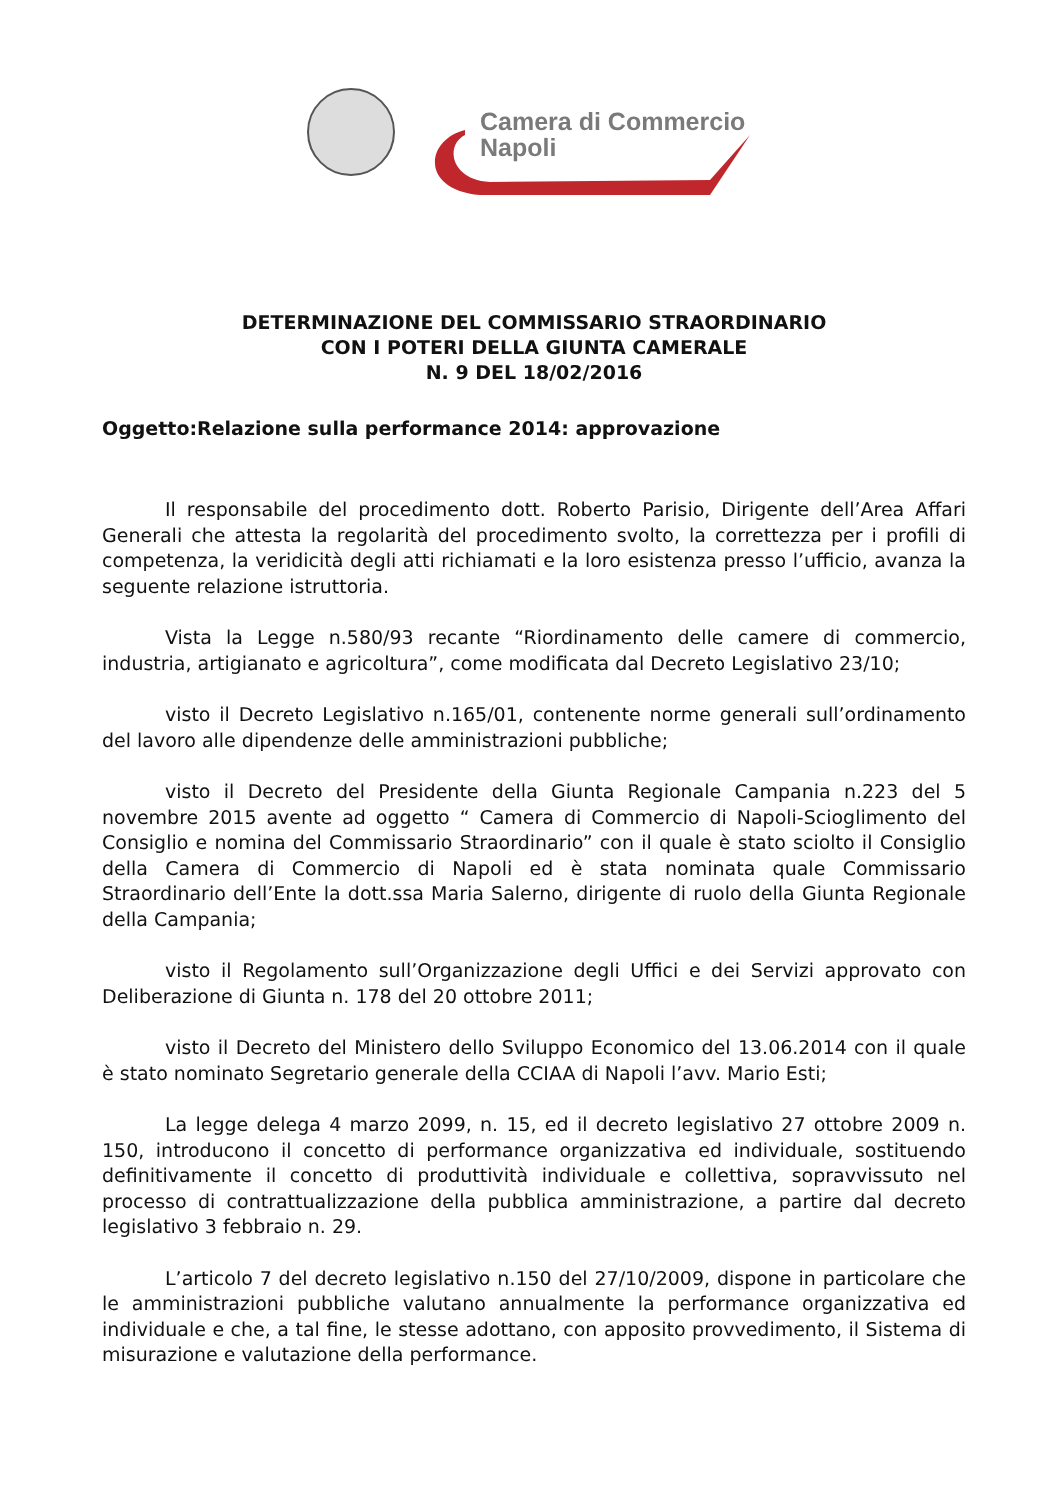Camera di Commercio
Napoli
DETERMINAZIONE DEL COMMISSARIO STRAORDINARIO
CON I POTERI DELLA GIUNTA CAMERALE
N. 9 DEL 18/02/2016
Oggetto:Relazione sulla performance 2014: approvazione
Il responsabile del procedimento dott. Roberto Parisio, Dirigente dell’Area Affari Generali che attesta la regolarità del procedimento svolto, la correttezza per i profili di competenza, la veridicità degli atti richiamati e la loro esistenza presso l’ufficio, avanza la seguente relazione istruttoria.
Vista la Legge n.580/93 recante “Riordinamento delle camere di commercio, industria, artigianato e agricoltura”, come modificata dal Decreto Legislativo 23/10;
visto il Decreto Legislativo n.165/01, contenente norme generali sull’ordinamento del lavoro alle dipendenze delle amministrazioni pubbliche;
visto il Decreto del Presidente della Giunta Regionale Campania n.223 del 5 novembre 2015 avente ad oggetto “ Camera di Commercio di Napoli-Scioglimento del Consiglio e nomina del Commissario Straordinario” con il quale è stato sciolto il Consiglio della Camera di Commercio di Napoli ed è stata nominata quale Commissario Straordinario dell’Ente la dott.ssa Maria Salerno, dirigente di ruolo della Giunta Regionale della Campania;
visto il Regolamento sull’Organizzazione degli Uffici e dei Servizi approvato con Deliberazione di Giunta n. 178 del 20 ottobre 2011;
visto il Decreto del Ministero dello Sviluppo Economico del 13.06.2014 con il quale è stato nominato Segretario generale della CCIAA di Napoli l’avv. Mario Esti;
La legge delega 4 marzo 2099, n. 15, ed il decreto legislativo 27 ottobre 2009 n. 150, introducono il concetto di performance organizzativa ed individuale, sostituendo definitivamente il concetto di produttività individuale e collettiva, sopravvissuto nel processo di contrattualizzazione della pubblica amministrazione, a partire dal decreto legislativo 3 febbraio n. 29.
L’articolo 7 del decreto legislativo n.150 del 27/10/2009, dispone in particolare che le amministrazioni pubbliche valutano annualmente la performance organizzativa ed individuale e che, a tal fine, le stesse adottano, con apposito provvedimento, il Sistema di misurazione e valutazione della performance.